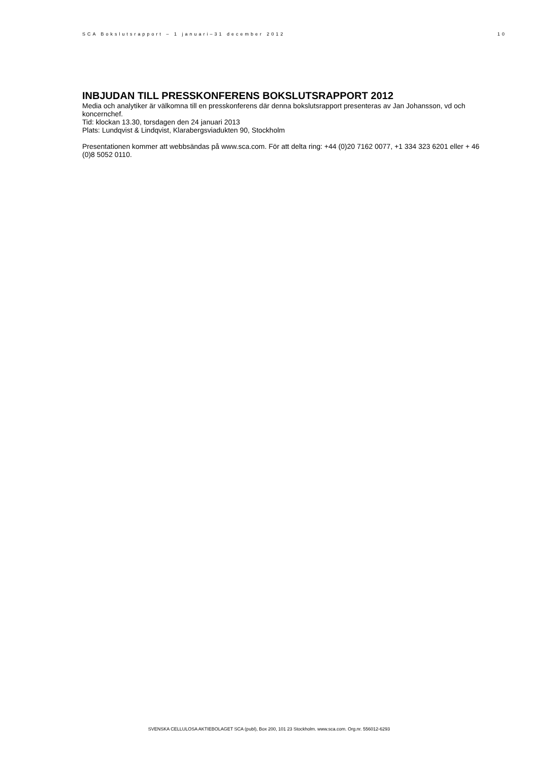SCA Bokslutsrapport – 1 januari–31 december 2012 10
INBJUDAN TILL PRESSKONFERENS BOKSLUTSRAPPORT 2012
Media och analytiker är välkomna till en presskonferens där denna bokslutsrapport presenteras av Jan Johansson, vd och koncernchef.
Tid: klockan 13.30, torsdagen den 24 januari 2013
Plats: Lundqvist & Lindqvist, Klarabergsviadukten 90, Stockholm
Presentationen kommer att webbsändas på www.sca.com. För att delta ring: +44 (0)20 7162 0077, +1 334 323 6201 eller + 46 (0)8 5052 0110.
SVENSKA CELLULOSA AKTIEBOLAGET SCA (publ), Box 200, 101 23 Stockholm. www.sca.com. Org.nr. 556012-6293